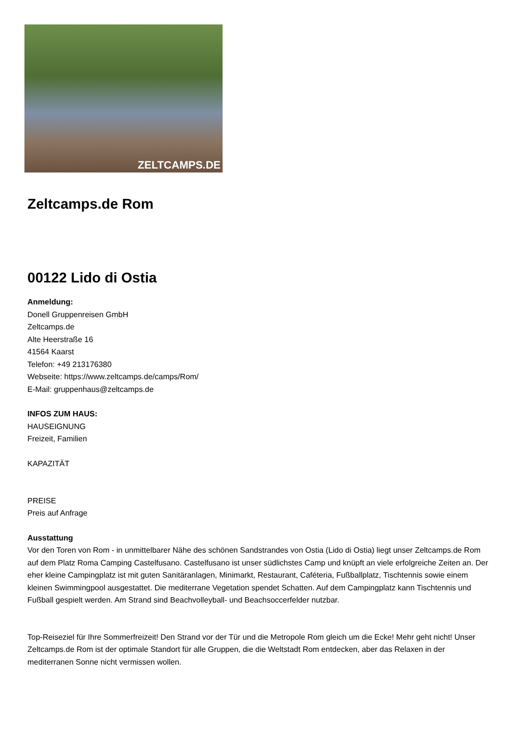ZELTCAMPS.DE
Zeltcamps.de Rom
00122 Lido di Ostia
Anmeldung:
Donell Gruppenreisen GmbH
Zeltcamps.de
Alte Heerstraße 16
41564 Kaarst
Telefon: +49 213176380
Webseite: https://www.zeltcamps.de/camps/Rom/
E-Mail: gruppenhaus@zeltcamps.de
INFOS ZUM HAUS:
HAUSEIGNUNG
Freizeit, Familien
KAPAZITÄT
PREISE
Preis auf Anfrage
Ausstattung
Vor den Toren von Rom - in unmittelbarer Nähe des schönen Sandstrandes von Ostia (Lido di Ostia) liegt unser Zeltcamps.de Rom auf dem Platz Roma Camping Castelfusano. Castelfusano ist unser südlichstes Camp und knüpft an viele erfolgreiche Zeiten an. Der eher kleine Campingplatz ist mit guten Sanitäranlagen, Minimarkt, Restaurant, Caféteria, Fußballplatz, Tischtennis sowie einem kleinen Swimmingpool ausgestattet. Die mediterrane Vegetation spendet Schatten. Auf dem Campingplatz kann Tischtennis und Fußball gespielt werden. Am Strand sind Beachvolleyball- und Beachsoccerfelder nutzbar.
Top-Reiseziel für Ihre Sommerfreizeit! Den Strand vor der Tür und die Metropole Rom gleich um die Ecke! Mehr geht nicht! Unser Zeltcamps.de Rom ist der optimale Standort für alle Gruppen, die die Weltstadt Rom entdecken, aber das Relaxen in der mediterranen Sonne nicht vermissen wollen.